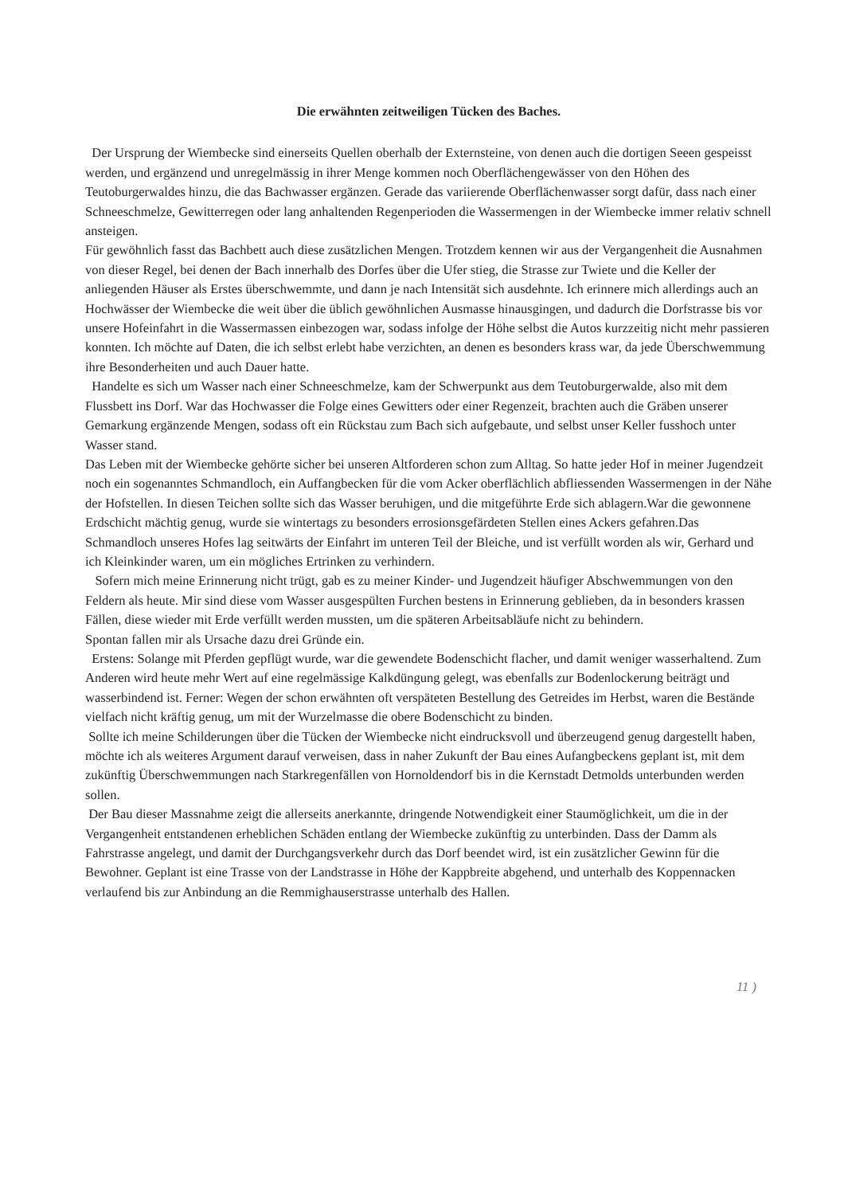Die erwähnten zeitweiligen Tücken des Baches.
Der Ursprung der Wiembecke sind einerseits Quellen oberhalb der Externsteine, von denen auch die dortigen Seeen gespeisst werden, und ergänzend und unregelmässig in ihrer Menge kommen noch Oberflächengewässer von den Höhen des Teutoburgerwaldes hinzu, die das Bachwasser ergänzen. Gerade das variierende Oberflächenwasser sorgt dafür, dass nach einer Schneeschmelze, Gewitterregen oder lang anhaltenden Regenperioden die Wassermengen in der Wiembecke immer relativ schnell ansteigen.
Für gewöhnlich fasst das Bachbett auch diese zusätzlichen Mengen. Trotzdem kennen wir aus der Vergangenheit die Ausnahmen von dieser Regel, bei denen der Bach innerhalb des Dorfes über die Ufer stieg, die Strasse zur Twiete und die Keller der anliegenden Häuser als Erstes überschwemmte, und dann je nach Intensität sich ausdehnte. Ich erinnere mich allerdings auch an Hochwässer der Wiembecke die weit über die üblich gewöhnlichen Ausmasse hinausgingen, und dadurch die Dorfstrasse bis vor unsere Hofeinfahrt in die Wassermassen einbezogen war, sodass infolge der Höhe selbst die Autos kurzzeitig nicht mehr passieren konnten. Ich möchte auf Daten, die ich selbst erlebt habe verzichten, an denen es besonders krass war, da jede Überschwemmung ihre Besonderheiten und auch Dauer hatte.
Handelte es sich um Wasser nach einer Schneeschmelze, kam der Schwerpunkt aus dem Teutoburgerwalde, also mit dem Flussbett ins Dorf. War das Hochwasser die Folge eines Gewitters oder einer Regenzeit, brachten auch die Gräben unserer Gemarkung ergänzende Mengen, sodass oft ein Rückstau zum Bach sich aufgebaute, und selbst unser Keller fusshoch unter Wasser stand.
Das Leben mit der Wiembecke gehörte sicher bei unseren Altforderen schon zum Alltag. So hatte jeder Hof in meiner Jugendzeit noch ein sogenanntes Schmandloch, ein Auffangbecken für die vom Acker oberflächlich abfliessenden Wassermengen in der Nähe der Hofstellen. In diesen Teichen sollte sich das Wasser beruhigen, und die mitgeführte Erde sich ablagern.War die gewonnene Erdschicht mächtig genug, wurde sie wintertags zu besonders errosionsgefärdeten Stellen eines Ackers gefahren.Das Schmandloch unseres Hofes lag seitwärts der Einfahrt im unteren Teil der Bleiche, und ist verfüllt worden als wir, Gerhard und ich Kleinkinder waren, um ein mögliches Ertrinken zu verhindern.
Sofern mich meine Erinnerung nicht trügt, gab es zu meiner Kinder- und Jugendzeit häufiger Abschwemmungen von den Feldern als heute. Mir sind diese vom Wasser ausgespülten Furchen bestens in Erinnerung geblieben, da in besonders krassen Fällen, diese wieder mit Erde verfüllt werden mussten, um die späteren Arbeitsabläufe nicht zu behindern.
Spontan fallen mir als Ursache dazu drei Gründe ein.
Erstens: Solange mit Pferden gepflügt wurde, war die gewendete Bodenschicht flacher, und damit weniger wasserhaltend. Zum Anderen wird heute mehr Wert auf eine regelmässige Kalkdüngung gelegt, was ebenfalls zur Bodenlockerung beiträgt und wasserbindend ist. Ferner: Wegen der schon erwähnten oft verspäteten Bestellung des Getreides im Herbst, waren die Bestände vielfach nicht kräftig genug, um mit der Wurzelmasse die obere Bodenschicht zu binden.
Sollte ich meine Schilderungen über die Tücken der Wiembecke nicht eindrucksvoll und überzeugend genug dargestellt haben, möchte ich als weiteres Argument darauf verweisen, dass in naher Zukunft der Bau eines Aufangbeckens geplant ist, mit dem zukünftig Überschwemmungen nach Starkregenfällen von Hornoldendorf bis in die Kernstadt Detmolds unterbunden werden sollen.
Der Bau dieser Massnahme zeigt die allerseits anerkannte, dringende Notwendigkeit einer Staumöglichkeit, um die in der Vergangenheit entstandenen erheblichen Schäden entlang der Wiembecke zukünftig zu unterbinden. Dass der Damm als Fahrstrasse angelegt, und damit der Durchgangsverkehr durch das Dorf beendet wird, ist ein zusätzlicher Gewinn für die Bewohner. Geplant ist eine Trasse von der Landstrasse in Höhe der Kappbreite abgehend, und unterhalb des Koppennacken verlaufend bis zur Anbindung an die Remmighauserstrasse unterhalb des Hallen.
11 )